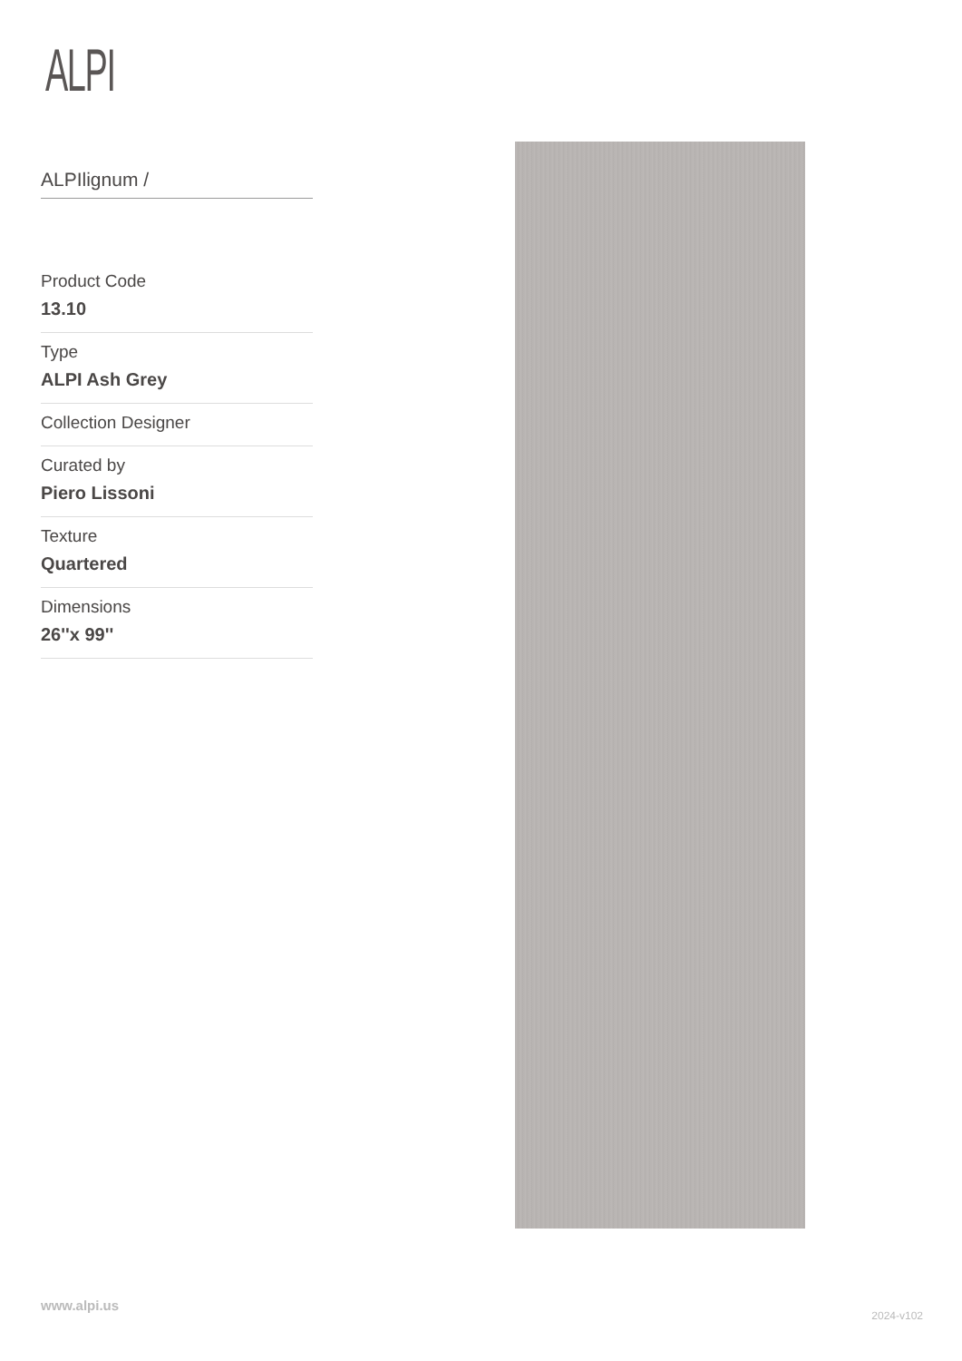ALPI
ALPIlignum /
Product Code
13.10
Type
ALPI Ash Grey
Collection Designer
Curated by
Piero Lissoni
Texture
Quartered
Dimensions
26''x 99''
www.alpi.us
2024-v102